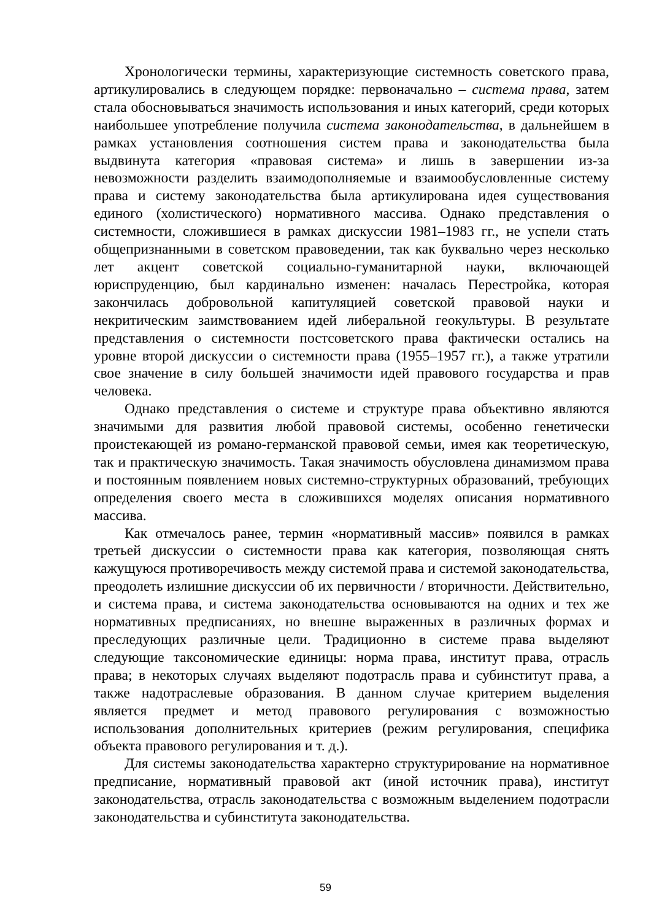Хронологически термины, характеризующие системность советского права, артикулировались в следующем порядке: первоначально – система права, затем стала обосновываться значимость использования и иных категорий, среди которых наибольшее употребление получила система законодательства, в дальнейшем в рамках установления соотношения систем права и законодательства была выдвинута категория «правовая система» и лишь в завершении из-за невозможности разделить взаимодополняемые и взаимообусловленные систему права и систему законодательства была артикулирована идея существования единого (холистического) нормативного массива. Однако представления о системности, сложившиеся в рамках дискуссии 1981–1983 гг., не успели стать общепризнанными в советском правоведении, так как буквально через несколько лет акцент советской социально-гуманитарной науки, включающей юриспруденцию, был кардинально изменен: началась Перестройка, которая закончилась добровольной капитуляцией советской правовой науки и некритическим заимствованием идей либеральной геокультуры. В результате представления о системности постсоветского права фактически остались на уровне второй дискуссии о системности права (1955–1957 гг.), а также утратили свое значение в силу большей значимости идей правового государства и прав человека.
Однако представления о системе и структуре права объективно являются значимыми для развития любой правовой системы, особенно генетически проистекающей из романо-германской правовой семьи, имея как теоретическую, так и практическую значимость. Такая значимость обусловлена динамизмом права и постоянным появлением новых системно-структурных образований, требующих определения своего места в сложившихся моделях описания нормативного массива.
Как отмечалось ранее, термин «нормативный массив» появился в рамках третьей дискуссии о системности права как категория, позволяющая снять кажущуюся противоречивость между системой права и системой законодательства, преодолеть излишние дискуссии об их первичности / вторичности. Действительно, и система права, и система законодательства основываются на одних и тех же нормативных предписаниях, но внешне выраженных в различных формах и преследующих различные цели. Традиционно в системе права выделяют следующие таксономические единицы: норма права, институт права, отрасль права; в некоторых случаях выделяют подотрасль права и субинститут права, а также надотраслевые образования. В данном случае критерием выделения является предмет и метод правового регулирования с возможностью использования дополнительных критериев (режим регулирования, специфика объекта правового регулирования и т. д.).
Для системы законодательства характерно структурирование на нормативное предписание, нормативный правовой акт (иной источник права), институт законодательства, отрасль законодательства с возможным выделением подотрасли законодательства и субинститута законодательства.
59